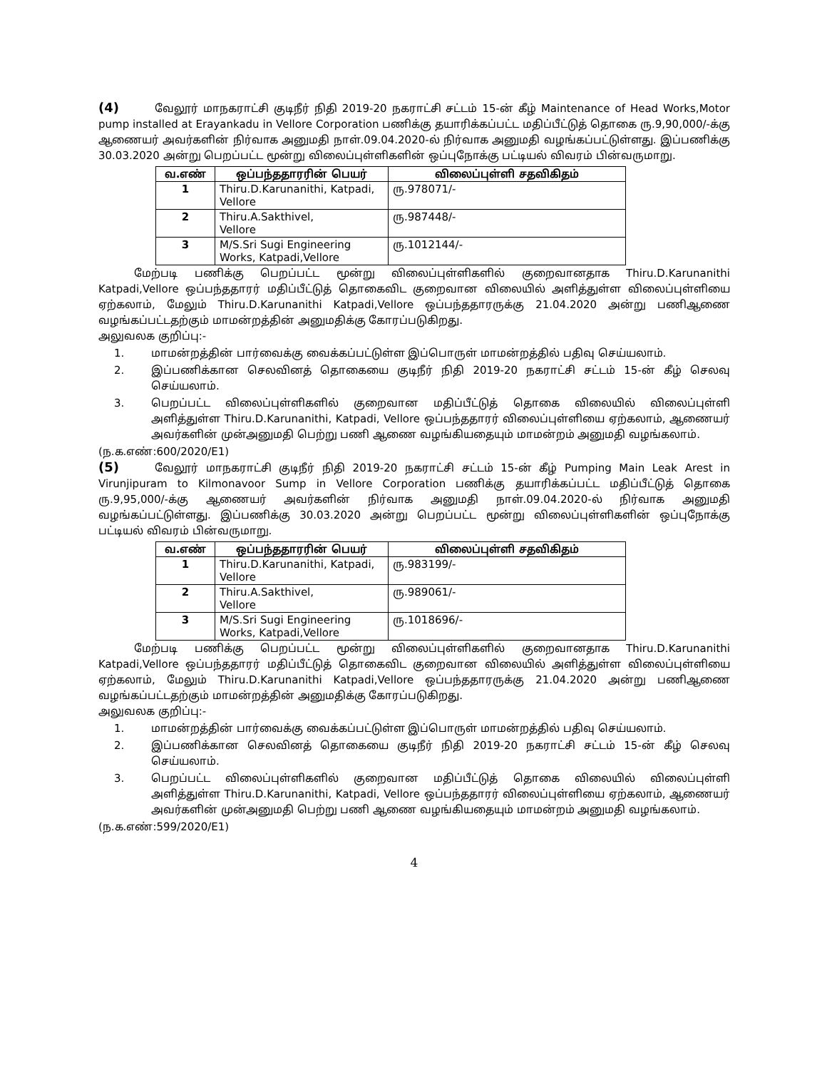(4) வேலூர் மாநகராட்சி குடிநீர் நிதி 2019-20 நகராட்சி சட்டம் 15-ன் கீழ் Maintenance of Head Works,Motor pump installed at Erayankadu in Vellore Corporation பணிக்கு தயாரிக்கப்பட்ட மதிப்பீட்டுத் தொகை ரு.9,90,000/-க்கு ஆணையர் அவர்களின் நிர்வாக அனுமதி நாள்.09.04.2020-ல் நிர்வாக அனுமதி வழங்கப்பட்டுள்ளது. இப்பணிக்கு 30.03.2020 அன்று பெறப்பட்ட மூன்று விலைப்புள்ளிகளின் ஒப்புநோக்கு பட்டியல் விவரம் பின்வருமாறு.
| வ.எண் | ஒப்பந்ததாரரின் பெயர் | விலைப்புள்ளி சதவிகிதம் |
| --- | --- | --- |
| 1 | Thiru.D.Karunanithi, Katpadi, Vellore | ரு.978071/- |
| 2 | Thiru.A.Sakthivel, Vellore | ரு.987448/- |
| 3 | M/S.Sri Sugi Engineering Works, Katpadi,Vellore | ரு.1012144/- |
மேற்படி பணிக்கு பெறப்பட்ட மூன்று விலைப்புள்ளிகளில் குறைவானதாக Thiru.D.Karunanithi Katpadi,Vellore ஒப்பந்ததாரர் மதிப்பீட்டுத் தொகைவிட குறைவான விலையில் அளித்துள்ள விலைப்புள்ளியை ஏற்கலாம், மேலும் Thiru.D.Karunanithi Katpadi,Vellore ஒப்பந்ததாரருக்கு 21.04.2020 அன்று பணிஆணை வழங்கப்பட்டதற்கும் மாமன்றத்தின் அனுமதிக்கு கோரப்படுகிறது.
அலுவலக குறிப்பு:-
1. மாமன்றத்தின் பார்வைக்கு வைக்கப்பட்டுள்ள இப்பொருள் மாமன்றத்தில் பதிவு செய்யலாம்.
2. இப்பணிக்கான செலவினத் தொகையை குடிநீர் நிதி 2019-20 நகராட்சி சட்டம் 15-ன் கீழ் செலவு செய்யலாம்.
3. பெறப்பட்ட விலைப்புள்ளிகளில் குறைவான மதிப்பீட்டுத் தொகை விலையில் விலைப்புள்ளி அளித்துள்ள Thiru.D.Karunanithi, Katpadi, Vellore ஒப்பந்ததாரர் விலைப்புள்ளியை ஏற்கலாம், ஆணையர் அவர்களின் முன்அனுமதி பெற்று பணி ஆணை வழங்கியதையும் மாமன்றம் அனுமதி வழங்கலாம்.
(ந.க.எண்:600/2020/E1)
(5) வேலூர் மாநகராட்சி குடிநீர் நிதி 2019-20 நகராட்சி சட்டம் 15-ன் கீழ் Pumping Main Leak Arest in Virunjipuram to Kilmonavoor Sump in Vellore Corporation பணிக்கு தயாரிக்கப்பட்ட மதிப்பீட்டுத் தொகை ரு.9,95,000/-க்கு ஆணையர் அவர்களின் நிர்வாக அனுமதி நாள்.09.04.2020-ல் நிர்வாக அனுமதி வழங்கப்பட்டுள்ளது. இப்பணிக்கு 30.03.2020 அன்று பெறப்பட்ட மூன்று விலைப்புள்ளிகளின் ஒப்புநோக்கு பட்டியல் விவரம் பின்வருமாறு.
| வ.எண் | ஒப்பந்ததாரரின் பெயர் | விலைப்புள்ளி சதவிகிதம் |
| --- | --- | --- |
| 1 | Thiru.D.Karunanithi, Katpadi, Vellore | ரு.983199/- |
| 2 | Thiru.A.Sakthivel, Vellore | ரு.989061/- |
| 3 | M/S.Sri Sugi Engineering Works, Katpadi,Vellore | ரு.1018696/- |
மேற்படி பணிக்கு பெறப்பட்ட மூன்று விலைப்புள்ளிகளில் குறைவானதாக Thiru.D.Karunanithi Katpadi,Vellore ஒப்பந்ததாரர் மதிப்பீட்டுத் தொகைவிட குறைவான விலையில் அளித்துள்ள விலைப்புள்ளியை ஏற்கலாம், மேலும் Thiru.D.Karunanithi Katpadi,Vellore ஒப்பந்ததாரருக்கு 21.04.2020 அன்று பணிஆணை வழங்கப்பட்டதற்கும் மாமன்றத்தின் அனுமதிக்கு கோரப்படுகிறது.
அலுவலக குறிப்பு:-
1. மாமன்றத்தின் பார்வைக்கு வைக்கப்பட்டுள்ள இப்பொருள் மாமன்றத்தில் பதிவு செய்யலாம்.
2. இப்பணிக்கான செலவினத் தொகையை குடிநீர் நிதி 2019-20 நகராட்சி சட்டம் 15-ன் கீழ் செலவு செய்யலாம்.
3. பெறப்பட்ட விலைப்புள்ளிகளில் குறைவான மதிப்பீட்டுத் தொகை விலையில் விலைப்புள்ளி அளித்துள்ள Thiru.D.Karunanithi, Katpadi, Vellore ஒப்பந்ததாரர் விலைப்புள்ளியை ஏற்கலாம், ஆணையர் அவர்களின் முன்அனுமதி பெற்று பணி ஆணை வழங்கியதையும் மாமன்றம் அனுமதி வழங்கலாம்.
(ந.க.எண்:599/2020/E1)
4